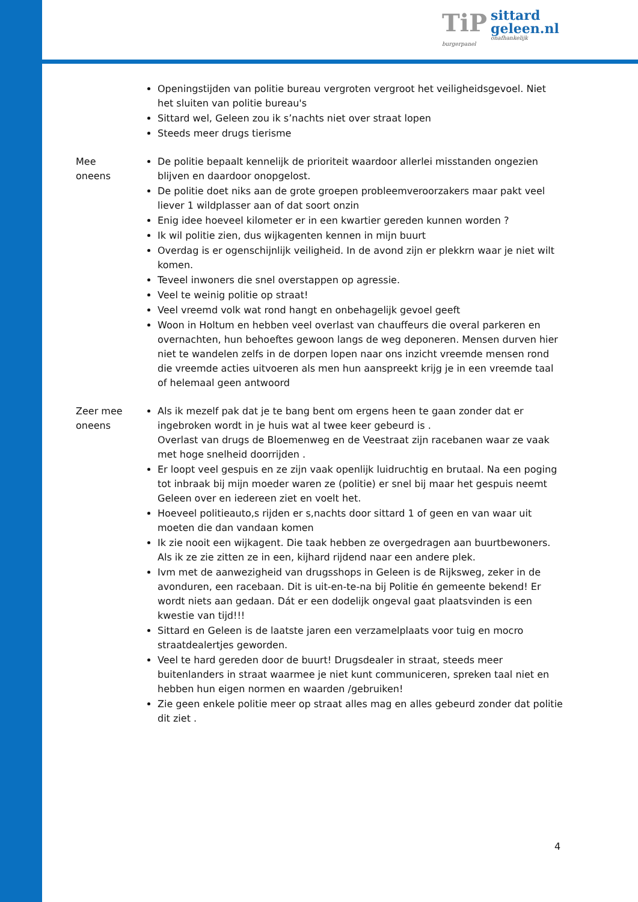TiP
sittard
geleen.nl
onafhankelijk burgerpanel
Openingstijden van politie bureau vergroten vergroot het veiligheidsgevoel. Niet het sluiten van politie bureau's
Sittard wel, Geleen zou ik s’nachts niet over straat lopen
Steeds meer drugs tierisme
Mee
oneens
De politie bepaalt kennelijk de prioriteit waardoor allerlei misstanden ongezien blijven en daardoor onopgelost.
De politie doet niks aan de grote groepen probleemveroorzakers maar pakt veel liever 1 wildplasser aan of dat soort onzin
Enig idee hoeveel kilometer er in een kwartier gereden kunnen worden ?
Ik wil politie zien, dus wijkagenten kennen in mijn buurt
Overdag is er ogenschijnlijk veiligheid. In de avond zijn er plekkrn waar je niet wilt komen.
Teveel inwoners die snel overstappen op agressie.
Veel te weinig politie op straat!
Veel vreemd volk wat rond hangt en onbehagelijk gevoel geeft
Woon in Holtum en hebben veel overlast van chauffeurs die overal parkeren en overnachten, hun behoeftes gewoon langs de weg deponeren. Mensen durven hier niet te wandelen zelfs in de dorpen lopen naar ons inzicht vreemde mensen rond die vreemde acties uitvoeren als men hun aanspreekt krijg je in een vreemde taal of helemaal geen antwoord
Zeer mee
oneens
Als ik mezelf pak dat je te bang bent om ergens heen te gaan zonder dat er ingebroken wordt in je huis wat al twee keer gebeurd is .
Overlast van drugs de Bloemenweg en de Veestraat zijn racebanen waar ze vaak met hoge snelheid doorrijden .
Er loopt veel gespuis en ze zijn vaak openlijk luidruchtig en brutaal. Na een poging tot inbraak bij mijn moeder waren ze (politie) er snel bij maar het gespuis neemt Geleen over en iedereen ziet en voelt het.
Hoeveel politieauto,s rijden er s,nachts door sittard 1 of geen en van waar uit moeten die dan vandaan komen
Ik zie nooit een wijkagent. Die taak hebben ze overgedragen aan buurtbewoners. Als ik ze zie zitten ze in een, kijhard rijdend naar een andere plek.
Ivm met de aanwezigheid van drugsshops in Geleen is de Rijksweg, zeker in de avonduren, een racebaan. Dit is uit-en-te-na bij Politie én gemeente bekend! Er wordt niets aan gedaan. Dát er een dodelijk ongeval gaat plaatsvinden is een kwestie van tijd!!!
Sittard en Geleen is de laatste jaren een verzamelplaats voor tuig en mocro straatdealertjes geworden.
Veel te hard gereden door de buurt! Drugsdealer in straat, steeds meer buitenlanders in straat waarmee je niet kunt communiceren, spreken taal niet en hebben hun eigen normen en waarden /gebruiken!
Zie geen enkele politie meer op straat alles mag en alles gebeurd zonder dat politie dit ziet .
4